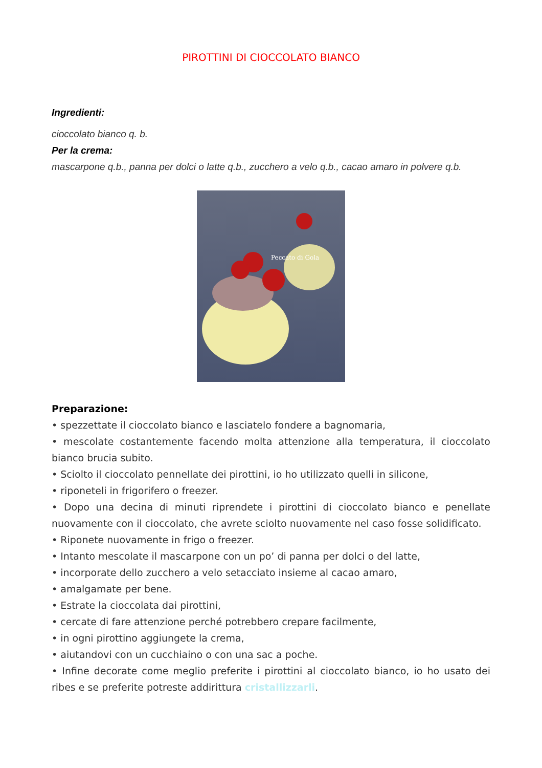PIROTTINI DI CIOCCOLATO BIANCO
Ingredienti:
cioccolato bianco q. b.
Per la crema:
mascarpone q.b., panna per dolci o latte q.b., zucchero a velo q.b., cacao amaro in polvere q.b.
Peccato di Gola
Preparazione:
• spezzettate il cioccolato bianco e lasciatelo fondere a bagnomaria,
• mescolate costantemente facendo molta attenzione alla temperatura, il cioccolato bianco brucia subito.
• Sciolto il cioccolato pennellate dei pirottini, io ho utilizzato quelli in silicone,
• riponeteli in frigorifero o freezer.
• Dopo una decina di minuti riprendete i pirottini di cioccolato bianco e penellate nuovamente con il cioccolato, che avrete sciolto nuovamente nel caso fosse solidificato.
• Riponete nuovamente in frigo o freezer.
• Intanto mescolate il mascarpone con un po’ di panna per dolci o del latte,
• incorporate dello zucchero a velo setacciato insieme al cacao amaro,
• amalgamate per bene.
• Estrate la cioccolata dai pirottini,
• cercate di fare attenzione perché potrebbero crepare facilmente,
• in ogni pirottino aggiungete la crema,
• aiutandovi con un cucchiaino o con una sac a poche.
• Infine decorate come meglio preferite i pirottini al cioccolato bianco, io ho usato dei ribes e se preferite potreste addirittura cristallizzarli.